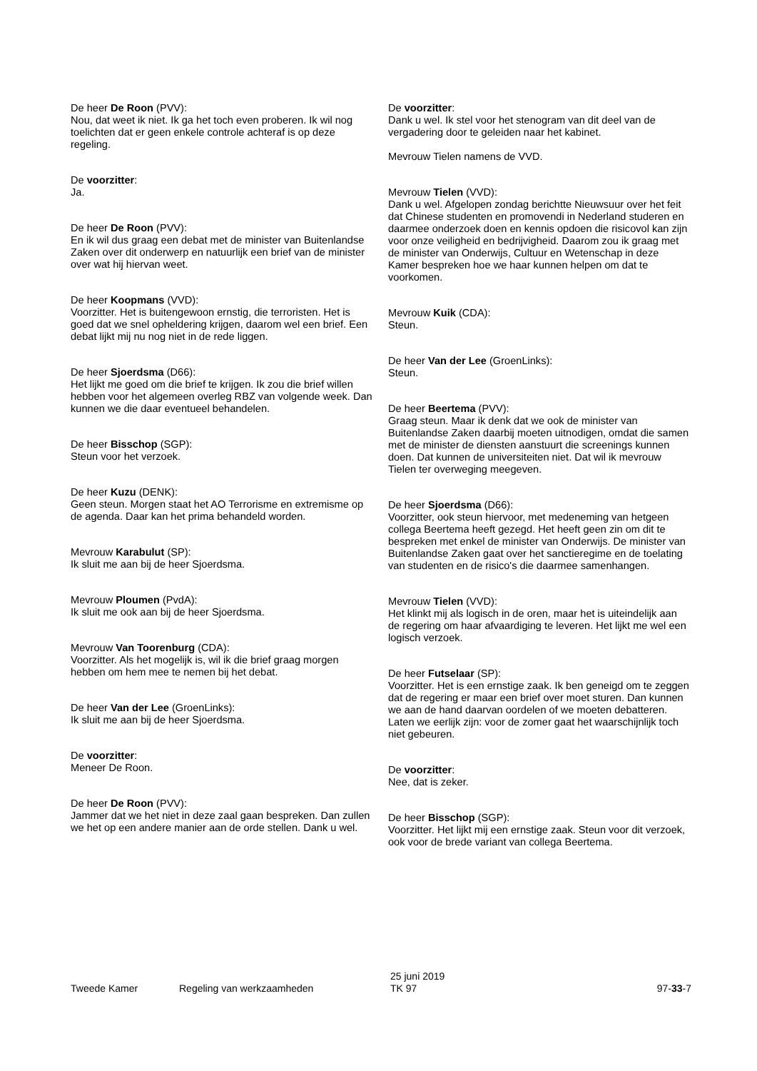De heer De Roon (PVV):
Nou, dat weet ik niet. Ik ga het toch even proberen. Ik wil nog toelichten dat er geen enkele controle achteraf is op deze regeling.
De voorzitter:
Ja.
De heer De Roon (PVV):
En ik wil dus graag een debat met de minister van Buitenlandse Zaken over dit onderwerp en natuurlijk een brief van de minister over wat hij hiervan weet.
De heer Koopmans (VVD):
Voorzitter. Het is buitengewoon ernstig, die terroristen. Het is goed dat we snel opheldering krijgen, daarom wel een brief. Een debat lijkt mij nu nog niet in de rede liggen.
De heer Sjoerdsma (D66):
Het lijkt me goed om die brief te krijgen. Ik zou die brief willen hebben voor het algemeen overleg RBZ van volgende week. Dan kunnen we die daar eventueel behandelen.
De heer Bisschop (SGP):
Steun voor het verzoek.
De heer Kuzu (DENK):
Geen steun. Morgen staat het AO Terrorisme en extremisme op de agenda. Daar kan het prima behandeld worden.
Mevrouw Karabulut (SP):
Ik sluit me aan bij de heer Sjoerdsma.
Mevrouw Ploumen (PvdA):
Ik sluit me ook aan bij de heer Sjoerdsma.
Mevrouw Van Toorenburg (CDA):
Voorzitter. Als het mogelijk is, wil ik die brief graag morgen hebben om hem mee te nemen bij het debat.
De heer Van der Lee (GroenLinks):
Ik sluit me aan bij de heer Sjoerdsma.
De voorzitter:
Meneer De Roon.
De heer De Roon (PVV):
Jammer dat we het niet in deze zaal gaan bespreken. Dan zullen we het op een andere manier aan de orde stellen. Dank u wel.
De voorzitter:
Dank u wel. Ik stel voor het stenogram van dit deel van de vergadering door te geleiden naar het kabinet.
Mevrouw Tielen namens de VVD.
Mevrouw Tielen (VVD):
Dank u wel. Afgelopen zondag berichtte Nieuwsuur over het feit dat Chinese studenten en promovendi in Nederland studeren en daarmee onderzoek doen en kennis opdoen die risicovol kan zijn voor onze veiligheid en bedrijvigheid. Daarom zou ik graag met de minister van Onderwijs, Cultuur en Wetenschap in deze Kamer bespreken hoe we haar kunnen helpen om dat te voorkomen.
Mevrouw Kuik (CDA):
Steun.
De heer Van der Lee (GroenLinks):
Steun.
De heer Beertema (PVV):
Graag steun. Maar ik denk dat we ook de minister van Buitenlandse Zaken daarbij moeten uitnodigen, omdat die samen met de minister de diensten aanstuurt die screenings kunnen doen. Dat kunnen de universiteiten niet. Dat wil ik mevrouw Tielen ter overweging meegeven.
De heer Sjoerdsma (D66):
Voorzitter, ook steun hiervoor, met medeneming van hetgeen collega Beertema heeft gezegd. Het heeft geen zin om dit te bespreken met enkel de minister van Onderwijs. De minister van Buitenlandse Zaken gaat over het sanctieregime en de toelating van studenten en de risico's die daarmee samenhangen.
Mevrouw Tielen (VVD):
Het klinkt mij als logisch in de oren, maar het is uiteindelijk aan de regering om haar afvaardiging te leveren. Het lijkt me wel een logisch verzoek.
De heer Futselaar (SP):
Voorzitter. Het is een ernstige zaak. Ik ben geneigd om te zeggen dat de regering er maar een brief over moet sturen. Dan kunnen we aan de hand daarvan oordelen of we moeten debatteren. Laten we eerlijk zijn: voor de zomer gaat het waarschijnlijk toch niet gebeuren.
De voorzitter:
Nee, dat is zeker.
De heer Bisschop (SGP):
Voorzitter. Het lijkt mij een ernstige zaak. Steun voor dit verzoek, ook voor de brede variant van collega Beertema.
Tweede Kamer Regeling van werkzaamheden
25 juni 2019
TK 97
97-33-7